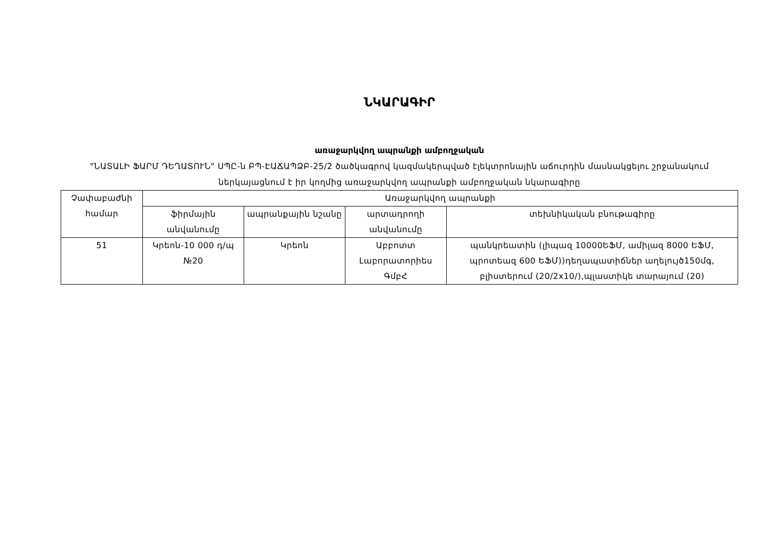ՆԿԱՐԱԳԻՐ
առաջարկվող ապրանքի ամբողջական
"ՆԱՏԱԼԻ ՖԱՐՄ ԴԵՂԱՏՈՒՆ" ՍՊԸ-ն ԲՊ-ԷԱՃԱՊՁԲ-25/2 ծածկագրով կազմակերպված էլեկտրոնային աճուրդին մասնակցելու շրջանակում ներկայացնում է իր կողմից առաջարկվող ապրանքի ամբողջական նկարագիրը
| Չափաբաժնի համար | Առաջարկվող ապրանքի | | | |
| --- | --- | --- | --- | --- |
| | ֆիրմային անվանումը | ապրանքային նշանը | արտադրողի անվանումը | տեխնիկական բնութագիրը |
| 51 | Կրեոն-10 000 դ/պ №20 | Կրեոն | Աբբոտտ Լաբորատորիես ԳմբՀ | պանկրեատին (լիպազ 10000ԵՖՄ, ամիլազ 8000 ԵՖՄ, պրոտեազ 600 ԵՖՄ))դեղապատիճներ աղելույծ150մգ, բլիստերում (20/2x10/),պլաստիկե տարայում (20) |